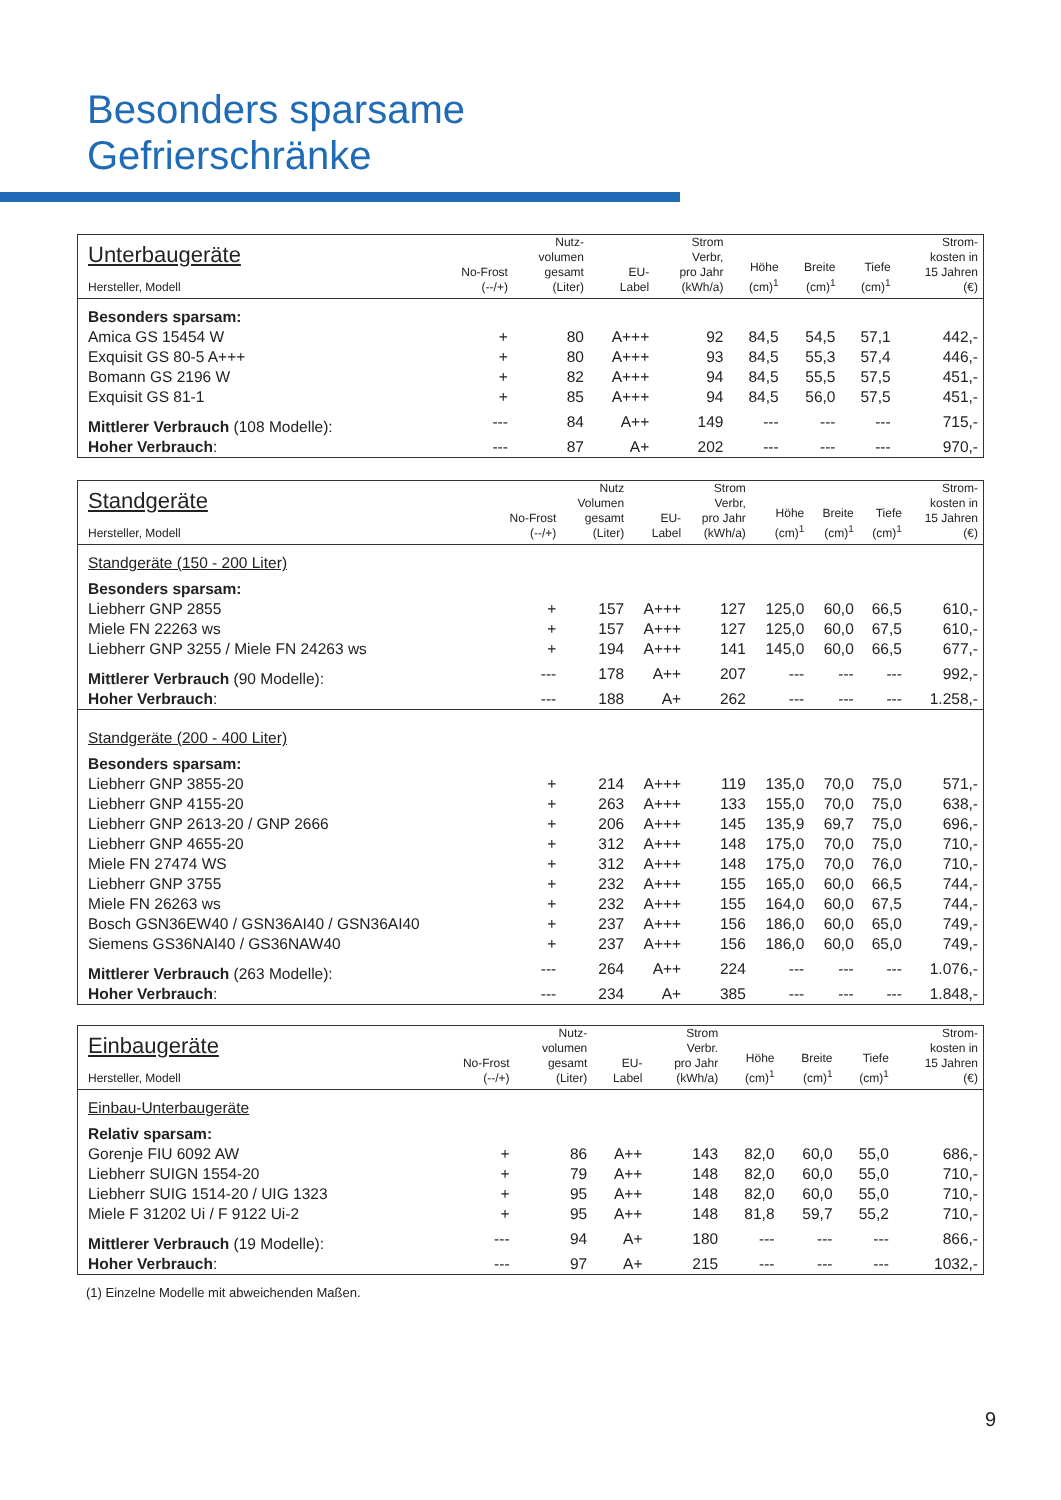Besonders sparsame
Gefrierschränke
| Unterbaugeräte Hersteller, Modell | No-Frost (--/+) | Nutz- volumen gesamt (Liter) | EU- Label | Strom Verbr, pro Jahr (kWh/a) | Höhe (cm)<sup>1</sup> | Breite (cm)<sup>1</sup> | Tiefe (cm)<sup>1</sup> | Strom- kosten in 15 Jahren (€) |
| --- | --- | --- | --- | --- | --- | --- | --- | --- |
| Besonders sparsam: | | | | | | | | |
| Amica GS 15454 W | + | 80 | A+++ | 92 | 84,5 | 54,5 | 57,1 | 442,- |
| Exquisit GS 80-5 A+++ | + | 80 | A+++ | 93 | 84,5 | 55,3 | 57,4 | 446,- |
| Bomann GS 2196 W | + | 82 | A+++ | 94 | 84,5 | 55,5 | 57,5 | 451,- |
| Exquisit GS 81-1 | + | 85 | A+++ | 94 | 84,5 | 56,0 | 57,5 | 451,- |
| Mittlerer Verbrauch (108 Modelle): | --- | 84 | A++ | 149 | --- | --- | --- | 715,- |
| Hoher Verbrauch : | --- | 87 | A+ | 202 | --- | --- | --- | 970,- |
| Standgeräte Hersteller, Modell | No-Frost (--/+) | Nutz Volumen gesamt (Liter) | EU- Label | Strom Verbr, pro Jahr (kWh/a) | Höhe (cm)<sup>1</sup> | Breite (cm)<sup>1</sup> | Tiefe (cm)<sup>1</sup> | Strom- kosten in 15 Jahren (€) |
| --- | --- | --- | --- | --- | --- | --- | --- | --- |
| Standgeräte (150 - 200 Liter) | | | | | | | | |
| Besonders sparsam: | | | | | | | | |
| Liebherr GNP 2855 | + | 157 | A+++ | 127 | 125,0 | 60,0 | 66,5 | 610,- |
| Miele FN 22263 ws | + | 157 | A+++ | 127 | 125,0 | 60,0 | 67,5 | 610,- |
| Liebherr GNP 3255 / Miele FN 24263 ws | + | 194 | A+++ | 141 | 145,0 | 60,0 | 66,5 | 677,- |
| Mittlerer Verbrauch (90 Modelle): | --- | 178 | A++ | 207 | --- | --- | --- | 992,- |
| Hoher Verbrauch : | --- | 188 | A+ | 262 | --- | --- | --- | 1.258,- |
| Standgeräte (200 - 400 Liter) | | | | | | | | |
| Besonders sparsam: | | | | | | | | |
| Liebherr GNP 3855-20 | + | 214 | A+++ | 119 | 135,0 | 70,0 | 75,0 | 571,- |
| Liebherr GNP 4155-20 | + | 263 | A+++ | 133 | 155,0 | 70,0 | 75,0 | 638,- |
| Liebherr GNP 2613-20 / GNP 2666 | + | 206 | A+++ | 145 | 135,9 | 69,7 | 75,0 | 696,- |
| Liebherr GNP 4655-20 | + | 312 | A+++ | 148 | 175,0 | 70,0 | 75,0 | 710,- |
| Miele FN 27474 WS | + | 312 | A+++ | 148 | 175,0 | 70,0 | 76,0 | 710,- |
| Liebherr GNP 3755 | + | 232 | A+++ | 155 | 165,0 | 60,0 | 66,5 | 744,- |
| Miele FN 26263 ws | + | 232 | A+++ | 155 | 164,0 | 60,0 | 67,5 | 744,- |
| Bosch GSN36EW40 / GSN36AI40 / GSN36AI40 | + | 237 | A+++ | 156 | 186,0 | 60,0 | 65,0 | 749,- |
| Siemens GS36NAI40 / GS36NAW40 | + | 237 | A+++ | 156 | 186,0 | 60,0 | 65,0 | 749,- |
| Mittlerer Verbrauch (263 Modelle): | --- | 264 | A++ | 224 | --- | --- | --- | 1.076,- |
| Hoher Verbrauch : | --- | 234 | A+ | 385 | --- | --- | --- | 1.848,- |
| Einbaugeräte Hersteller, Modell | No-Frost (--/+) | Nutz- volumen gesamt (Liter) | EU- Label | Strom Verbr. pro Jahr (kWh/a) | Höhe (cm)<sup>1</sup> | Breite (cm)<sup>1</sup> | Tiefe (cm)<sup>1</sup> | Strom- kosten in 15 Jahren (€) |
| --- | --- | --- | --- | --- | --- | --- | --- | --- |
| Einbau-Unterbaugeräte | | | | | | | | |
| Relativ sparsam: | | | | | | | | |
| Gorenje FIU 6092 AW | + | 86 | A++ | 143 | 82,0 | 60,0 | 55,0 | 686,- |
| Liebherr SUIGN 1554-20 | + | 79 | A++ | 148 | 82,0 | 60,0 | 55,0 | 710,- |
| Liebherr SUIG 1514-20 / UIG 1323 | + | 95 | A++ | 148 | 82,0 | 60,0 | 55,0 | 710,- |
| Miele F 31202 Ui / F 9122 Ui-2 | + | 95 | A++ | 148 | 81,8 | 59,7 | 55,2 | 710,- |
| Mittlerer Verbrauch (19 Modelle): | --- | 94 | A+ | 180 | --- | --- | --- | 866,- |
| Hoher Verbrauch : | --- | 97 | A+ | 215 | --- | --- | --- | 1032,- |
(1) Einzelne Modelle mit abweichenden Maßen.
9